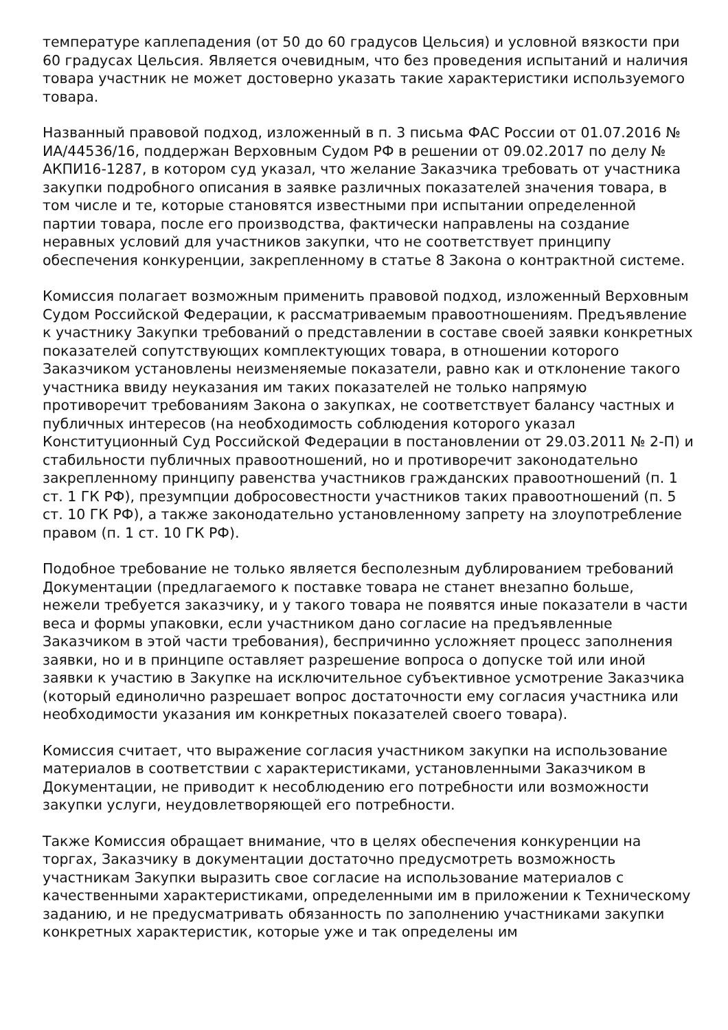температуре каплепадения (от 50 до 60 градусов Цельсия) и условной вязкости при 60 градусах Цельсия. Является очевидным, что без проведения испытаний и наличия товара участник не может достоверно указать такие характеристики используемого товара.
Названный правовой подход, изложенный в п. 3 письма ФАС России от 01.07.2016 № ИА/44536/16, поддержан Верховным Судом РФ в решении от 09.02.2017 по делу № АКПИ16-1287, в котором суд указал, что желание Заказчика требовать от участника закупки подробного описания в заявке различных показателей значения товара, в том числе и те, которые становятся известными при испытании определенной партии товара, после его производства, фактически направлены на создание неравных условий для участников закупки, что не соответствует принципу обеспечения конкуренции, закрепленному в статье 8 Закона о контрактной системе.
Комиссия полагает возможным применить правовой подход, изложенный Верховным Судом Российской Федерации, к рассматриваемым правоотношениям. Предъявление к участнику Закупки требований о представлении в составе своей заявки конкретных показателей сопутствующих комплектующих товара, в отношении которого Заказчиком установлены неизменяемые показатели, равно как и отклонение такого участника ввиду неуказания им таких показателей не только напрямую противоречит требованиям Закона о закупках, не соответствует балансу частных и публичных интересов (на необходимость соблюдения которого указал Конституционный Суд Российской Федерации в постановлении от 29.03.2011 № 2-П) и стабильности публичных правоотношений, но и противоречит законодательно закрепленному принципу равенства участников гражданских правоотношений (п. 1 ст. 1 ГК РФ), презумпции добросовестности участников таких правоотношений (п. 5 ст. 10 ГК РФ), а также законодательно установленному запрету на злоупотребление правом (п. 1 ст. 10 ГК РФ).
Подобное требование не только является бесполезным дублированием требований Документации (предлагаемого к поставке товара не станет внезапно больше, нежели требуется заказчику, и у такого товара не появятся иные показатели в части веса и формы упаковки, если участником дано согласие на предъявленные Заказчиком в этой части требования), беспричинно усложняет процесс заполнения заявки, но и в принципе оставляет разрешение вопроса о допуске той или иной заявки к участию в Закупке на исключительное субъективное усмотрение Заказчика (который единолично разрешает вопрос достаточности ему согласия участника или необходимости указания им конкретных показателей своего товара).
Комиссия считает, что выражение согласия участником закупки на использование материалов в соответствии с характеристиками, установленными Заказчиком в Документации, не приводит к несоблюдению его потребности или возможности закупки услуги, неудовлетворяющей его потребности.
Также Комиссия обращает внимание, что в целях обеспечения конкуренции на торгах, Заказчику в документации достаточно предусмотреть возможность участникам Закупки выразить свое согласие на использование материалов с качественными характеристиками, определенными им в приложении к Техническому заданию, и не предусматривать обязанность по заполнению участниками закупки конкретных характеристик, которые уже и так определены им